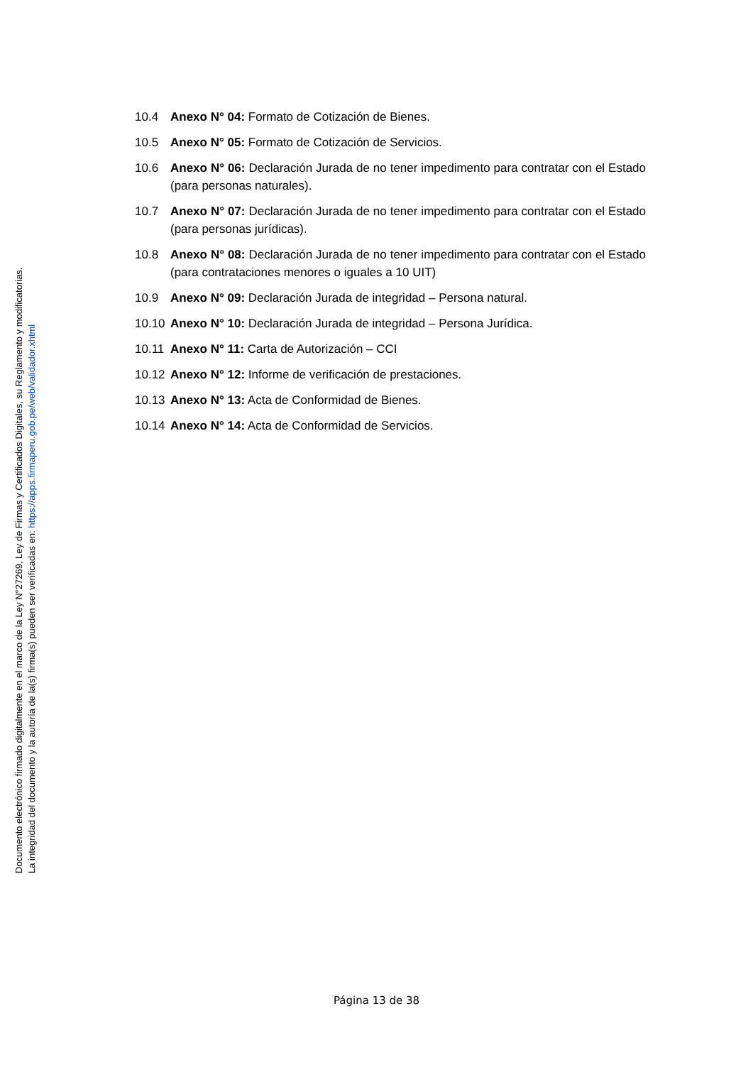Documento electrónico firmado digitalmente en el marco de la Ley N°27269, Ley de Firmas y Certificados Digitales, su Reglamento y modificatorias.
La integridad del documento y la autoría de la(s) firma(s) pueden ser verificadas en: https://apps.firmaperu.gob.pe/web/validador.xhtml
10.4 Anexo N° 04: Formato de Cotización de Bienes.
10.5 Anexo N° 05: Formato de Cotización de Servicios.
10.6 Anexo N° 06: Declaración Jurada de no tener impedimento para contratar con el Estado (para personas naturales).
10.7 Anexo N° 07: Declaración Jurada de no tener impedimento para contratar con el Estado (para personas jurídicas).
10.8 Anexo N° 08: Declaración Jurada de no tener impedimento para contratar con el Estado (para contrataciones menores o iguales a 10 UIT)
10.9 Anexo N° 09: Declaración Jurada de integridad – Persona natural.
10.10 Anexo N° 10: Declaración Jurada de integridad – Persona Jurídica.
10.11 Anexo N° 11: Carta de Autorización – CCI
10.12 Anexo N° 12: Informe de verificación de prestaciones.
10.13 Anexo N° 13: Acta de Conformidad de Bienes.
10.14 Anexo N° 14: Acta de Conformidad de Servicios.
Página 13 de 38